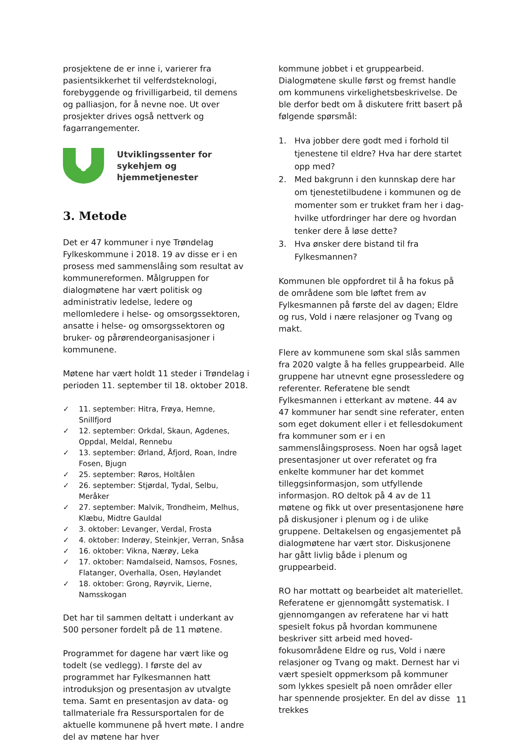prosjektene de er inne i, varierer fra pasientsikkerhet til velferdsteknologi, forebyggende og frivilligarbeid, til demens og palliasjon, for å nevne noe. Ut over prosjekter drives også nettverk og fagarrangementer.
Utviklingssenter for
sykehjem og hjemmetjenester
3. Metode
Det er 47 kommuner i nye Trøndelag Fylkeskommune i 2018. 19 av disse er i en prosess med sammenslåing som resultat av kommunereformen. Målgruppen for dialogmøtene har vært politisk og administrativ ledelse, ledere og mellomledere i helse- og omsorgssektoren, ansatte i helse- og omsorgssektoren og bruker- og pårørendeorganisasjoner i kommunene.
Møtene har vært holdt 11 steder i Trøndelag i perioden 11. september til 18. oktober 2018.
✓ 11. september: Hitra, Frøya, Hemne, Snillfjord
✓ 12. september: Orkdal, Skaun, Agdenes, Oppdal, Meldal, Rennebu
✓ 13. september: Ørland, Åfjord, Roan, Indre Fosen, Bjugn
✓ 25. september: Røros, Holtålen
✓ 26. september: Stjørdal, Tydal, Selbu, Meråker
✓ 27. september: Malvik, Trondheim, Melhus, Klæbu, Midtre Gauldal
✓ 3. oktober: Levanger, Verdal, Frosta
✓ 4. oktober: Inderøy, Steinkjer, Verran, Snåsa
✓ 16. oktober: Vikna, Nærøy, Leka
✓ 17. oktober: Namdalseid, Namsos, Fosnes, Flatanger, Overhalla, Osen, Høylandet
✓ 18. oktober: Grong, Røyrvik, Lierne, Namsskogan
Det har til sammen deltatt i underkant av 500 personer fordelt på de 11 møtene.
Programmet for dagene har vært like og todelt (se vedlegg). I første del av programmet har Fylkesmannen hatt introduksjon og presentasjon av utvalgte tema. Samt en presentasjon av data- og tallmateriale fra Ressursportalen for de aktuelle kommunene på hvert møte. I andre del av møtene har hver
kommune jobbet i et gruppearbeid. Dialogmøtene skulle først og fremst handle om kommunens virkelighetsbeskrivelse. De ble derfor bedt om å diskutere fritt basert på følgende spørsmål:
1. Hva jobber dere godt med i forhold til tjenestene til eldre? Hva har dere startet opp med?
2. Med bakgrunn i den kunnskap dere har om tjenestetilbudene i kommunen og de momenter som er trukket fram her i dag- hvilke utfordringer har dere og hvordan tenker dere å løse dette?
3. Hva ønsker dere bistand til fra Fylkesmannen?
Kommunen ble oppfordret til å ha fokus på de områdene som ble løftet frem av Fylkesmannen på første del av dagen; Eldre og rus, Vold i nære relasjoner og Tvang og makt.
Flere av kommunene som skal slås sammen fra 2020 valgte å ha felles gruppearbeid. Alle gruppene har utnevnt egne prosessledere og referenter. Referatene ble sendt Fylkesmannen i etterkant av møtene. 44 av 47 kommuner har sendt sine referater, enten som eget dokument eller i et fellesdokument fra kommuner som er i en sammenslåingsprosess. Noen har også laget presentasjoner ut over referatet og fra enkelte kommuner har det kommet tilleggsinformasjon, som utfyllende informasjon. RO deltok på 4 av de 11 møtene og fikk ut over presentasjonene høre på diskusjoner i plenum og i de ulike gruppene. Deltakelsen og engasjementet på dialogmøtene har vært stor. Diskusjonene har gått livlig både i plenum og gruppearbeid.
RO har mottatt og bearbeidet alt materiellet. Referatene er gjennomgått systematisk. I gjennomgangen av referatene har vi hatt spesielt fokus på hvordan kommunene beskriver sitt arbeid med hoved-fokusområdene Eldre og rus, Vold i nære relasjoner og Tvang og makt. Dernest har vi vært spesielt oppmerksom på kommuner som lykkes spesielt på noen områder eller har spennende prosjekter. En del av disse trekkes
11